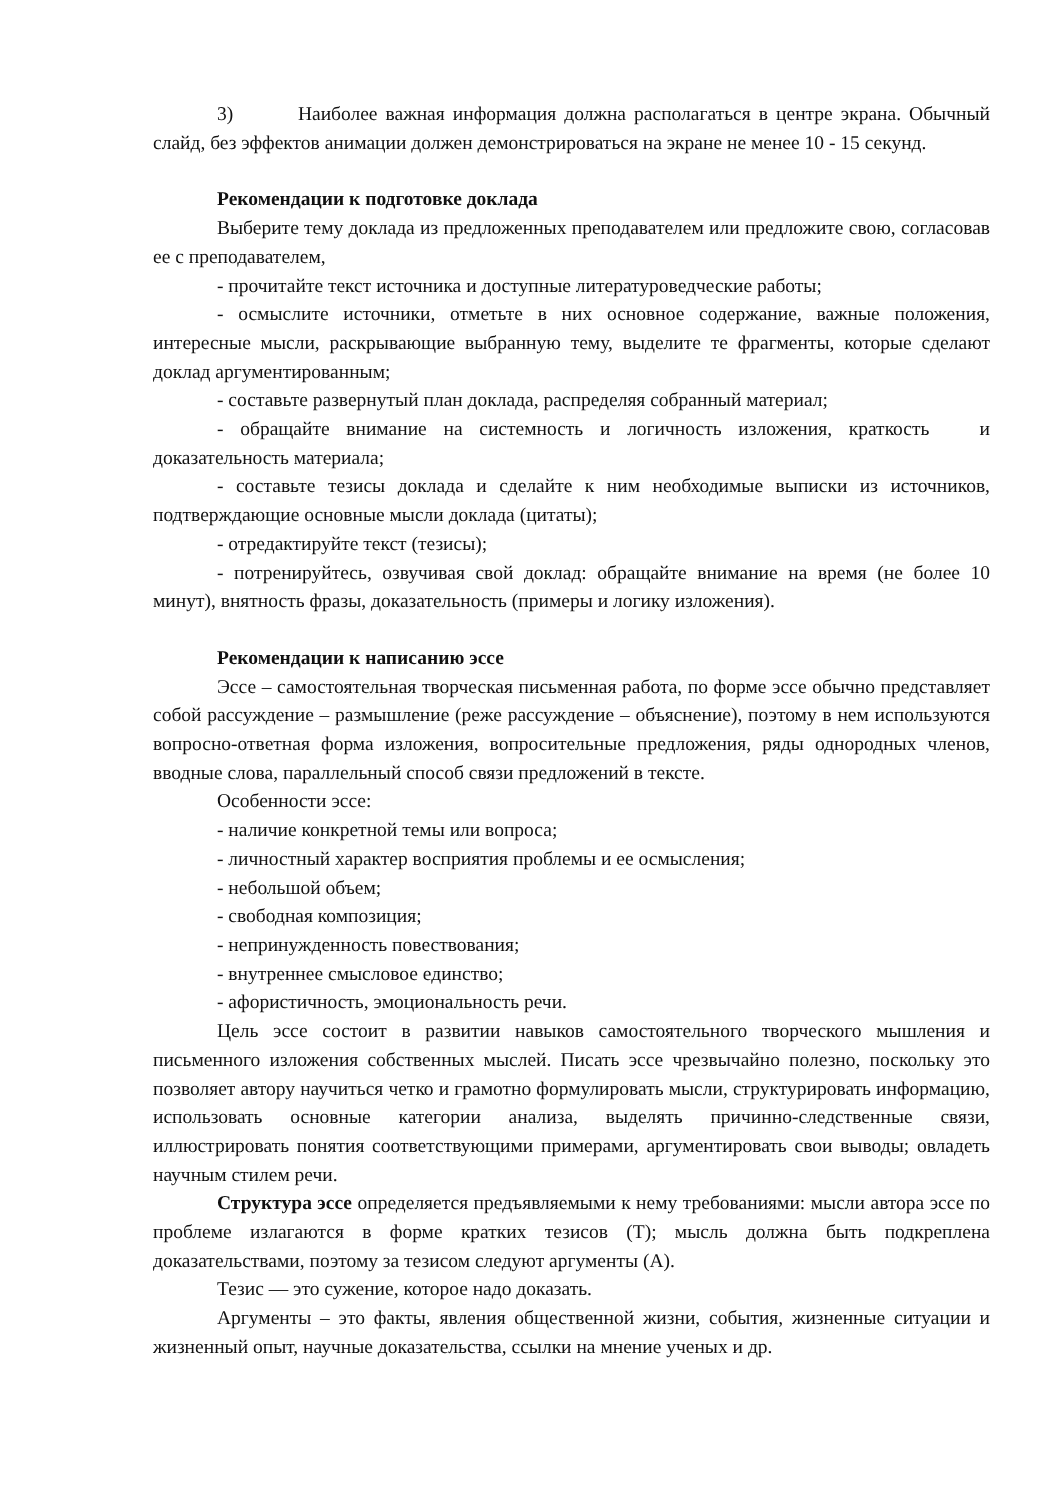3) Наиболее важная информация должна располагаться в центре экрана. Обычный слайд, без эффектов анимации должен демонстрироваться на экране не менее 10 - 15 секунд.
Рекомендации к подготовке доклада
Выберите тему доклада из предложенных преподавателем или предложите свою, согласовав ее с преподавателем,
- прочитайте текст источника и доступные литературоведческие работы;
- осмыслите источники, отметьте в них основное содержание, важные положения, интересные мысли, раскрывающие выбранную тему, выделите те фрагменты, которые сделают доклад аргументированным;
- составьте развернутый план доклада, распределяя собранный материал;
- обращайте внимание на системность и логичность изложения, краткость и доказательность материала;
- составьте тезисы доклада и сделайте к ним необходимые выписки из источников, подтверждающие основные мысли доклада (цитаты);
- отредактируйте текст (тезисы);
- потренируйтесь, озвучивая свой доклад: обращайте внимание на время (не более 10 минут), внятность фразы, доказательность (примеры и логику изложения).
Рекомендации к написанию эссе
Эссе – самостоятельная творческая письменная работа, по форме эссе обычно представляет собой рассуждение – размышление (реже рассуждение – объяснение), поэтому в нем используются вопросно-ответная форма изложения, вопросительные предложения, ряды однородных членов, вводные слова, параллельный способ связи предложений в тексте.
Особенности эссе:
- наличие конкретной темы или вопроса;
- личностный характер восприятия проблемы и ее осмысления;
- небольшой объем;
- свободная композиция;
- непринужденность повествования;
- внутреннее смысловое единство;
- афористичность, эмоциональность речи.
Цель эссе состоит в развитии навыков самостоятельного творческого мышления и письменного изложения собственных мыслей. Писать эссе чрезвычайно полезно, поскольку это позволяет автору научиться четко и грамотно формулировать мысли, структурировать информацию, использовать основные категории анализа, выделять причинно-следственные связи, иллюстрировать понятия соответствующими примерами, аргументировать свои выводы; овладеть научным стилем речи.
Структура эссе определяется предъявляемыми к нему требованиями: мысли автора эссе по проблеме излагаются в форме кратких тезисов (Т); мысль должна быть подкреплена доказательствами, поэтому за тезисом следуют аргументы (А).
Тезис — это сужение, которое надо доказать.
Аргументы – это факты, явления общественной жизни, события, жизненные ситуации и жизненный опыт, научные доказательства, ссылки на мнение ученых и др.